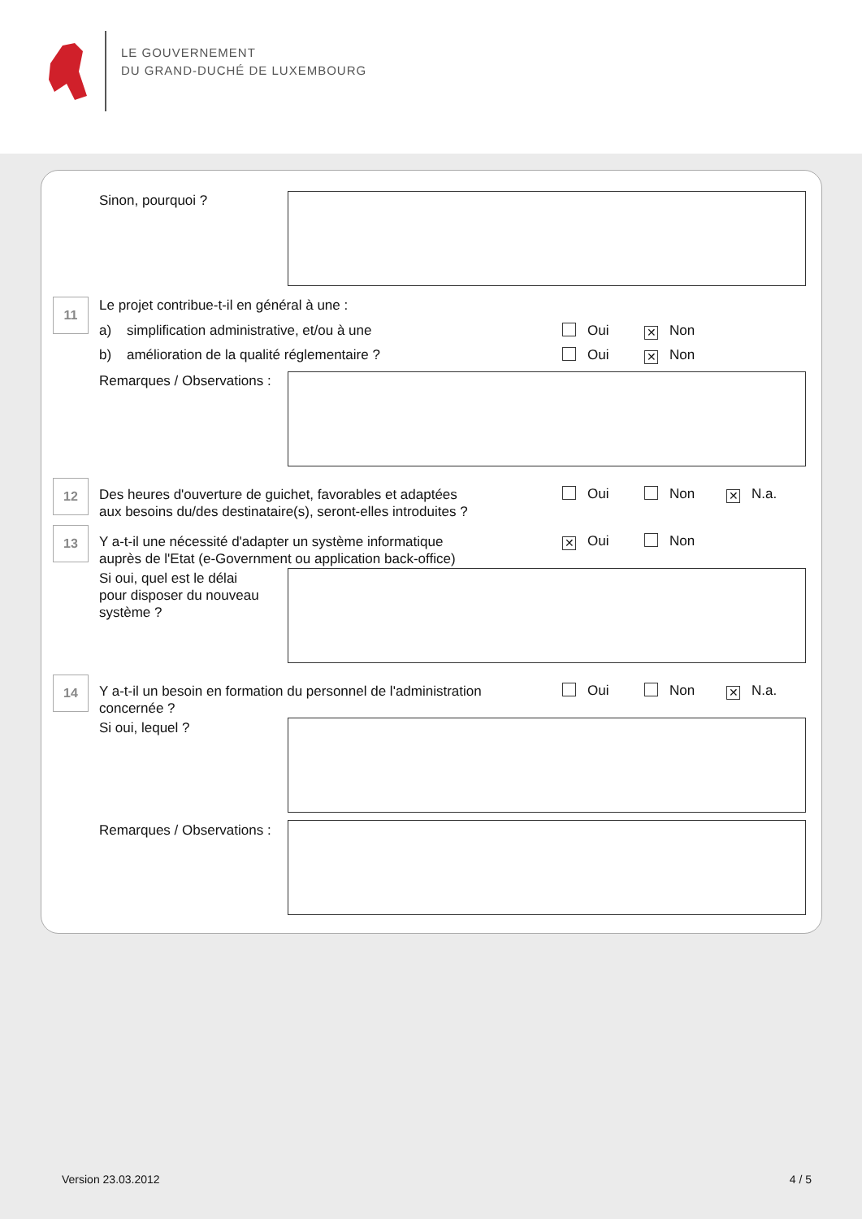LE GOUVERNEMENT
DU GRAND-DUCHÉ DE LUXEMBOURG
Sinon, pourquoi ?
11
Le projet contribue-t-il en général à une :
a) simplification administrative, et/ou à une
Oui ✕ Non
b) amélioration de la qualité réglementaire ?
Oui ✕ Non
Remarques / Observations :
12
Des heures d'ouverture de guichet, favorables et adaptées
aux besoins du/des destinataire(s), seront-elles introduites ?
Oui Non ✕ N.a.
13
Y a-t-il une nécessité d'adapter un système informatique
auprès de l'Etat (e-Government ou application back-office)
✕ Oui Non
Si oui, quel est le délai
pour disposer du nouveau
système ?
14
Y a-t-il un besoin en formation du personnel de l'administration
concernée ?
Oui Non ✕ N.a.
Si oui, lequel ?
Remarques / Observations :
Version 23.03.2012 4 / 5